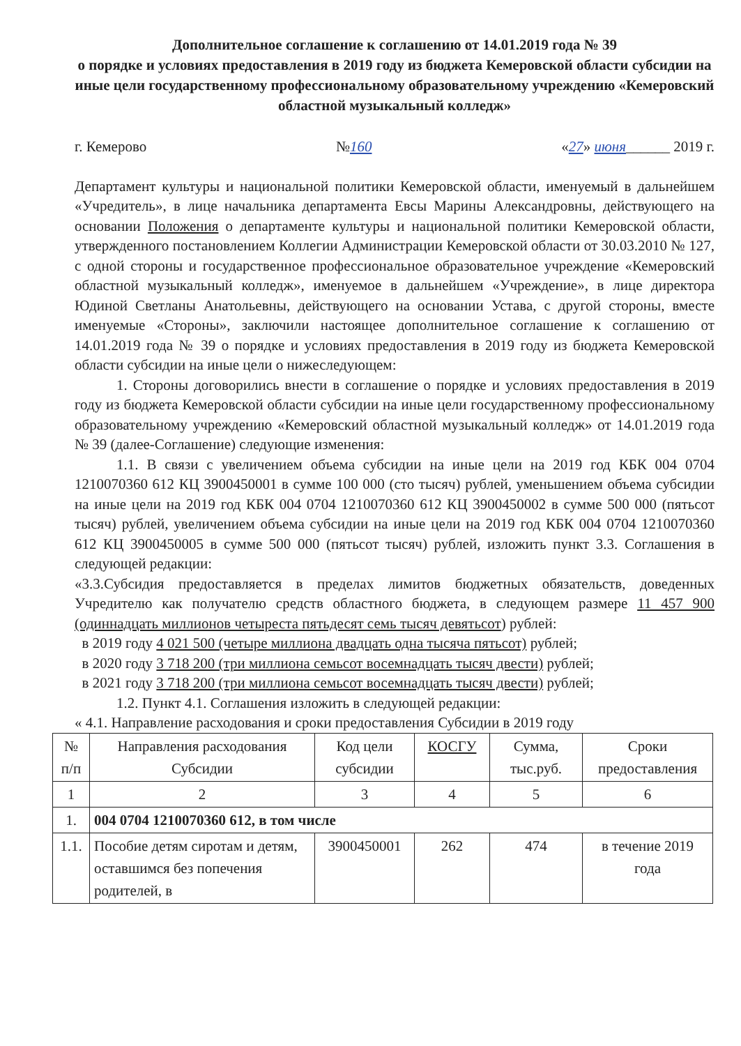Дополнительное соглашение к соглашению от 14.01.2019 года № 39
о порядке и условиях предоставления в 2019 году из бюджета Кемеровской области субсидии на иные цели государственному профессиональному образовательному учреждению «Кемеровский областной музыкальный колледж»
г. Кемерово №160 «27» июня______ 2019 г.
Департамент культуры и национальной политики Кемеровской области, именуемый в дальнейшем «Учредитель», в лице начальника департамента Евсы Марины Александровны, действующего на основании Положения о департаменте культуры и национальной политики Кемеровской области, утвержденного постановлением Коллегии Администрации Кемеровской области от 30.03.2010 № 127, с одной стороны и государственное профессиональное образовательное учреждение «Кемеровский областной музыкальный колледж», именуемое в дальнейшем «Учреждение», в лице директора Юдиной Светланы Анатольевны, действующего на основании Устава, с другой стороны, вместе именуемые «Стороны», заключили настоящее дополнительное соглашение к соглашению от 14.01.2019 года № 39 о порядке и условиях предоставления в 2019 году из бюджета Кемеровской области субсидии на иные цели о нижеследующем:
1. Стороны договорились внести в соглашение о порядке и условиях предоставления в 2019 году из бюджета Кемеровской области субсидии на иные цели государственному профессиональному образовательному учреждению «Кемеровский областной музыкальный колледж» от 14.01.2019 года № 39 (далее-Соглашение) следующие изменения:
1.1. В связи с увеличением объема субсидии на иные цели на 2019 год КБК 004 0704 1210070360 612 КЦ 3900450001 в сумме 100 000 (сто тысяч) рублей, уменьшением объема субсидии на иные цели на 2019 год КБК 004 0704 1210070360 612 КЦ 3900450002 в сумме 500 000 (пятьсот тысяч) рублей, увеличением объема субсидии на иные цели на 2019 год КБК 004 0704 1210070360 612 КЦ 3900450005 в сумме 500 000 (пятьсот тысяч) рублей, изложить пункт 3.3. Соглашения в следующей редакции:
«3.3.Субсидия предоставляется в пределах лимитов бюджетных обязательств, доведенных Учредителю как получателю средств областного бюджета, в следующем размере 11 457 900 (одиннадцать миллионов четыреста пятьдесят семь тысяч девятьсот) рублей:
в 2019 году 4 021 500 (четыре миллиона двадцать одна тысяча пятьсот) рублей;
в 2020 году 3 718 200 (три миллиона семьсот восемнадцать тысяч двести) рублей;
в 2021 году 3 718 200 (три миллиона семьсот восемнадцать тысяч двести) рублей;
1.2. Пункт 4.1. Соглашения изложить в следующей редакции:
« 4.1. Направление расходования и сроки предоставления Субсидии в 2019 году
| № п/п | Направления расходования Субсидии | Код цели субсидии | КОСГУ | Сумма, тыс.руб. | Сроки предоставления |
| --- | --- | --- | --- | --- | --- |
| 1 | 2 | 3 | 4 | 5 | 6 |
| 1. | 004 0704 1210070360 612, в том числе | | | | |
| 1.1. | Пособие детям сиротам и детям, оставшимся без попечения родителей, в | 3900450001 | 262 | 474 | в течение 2019 года |